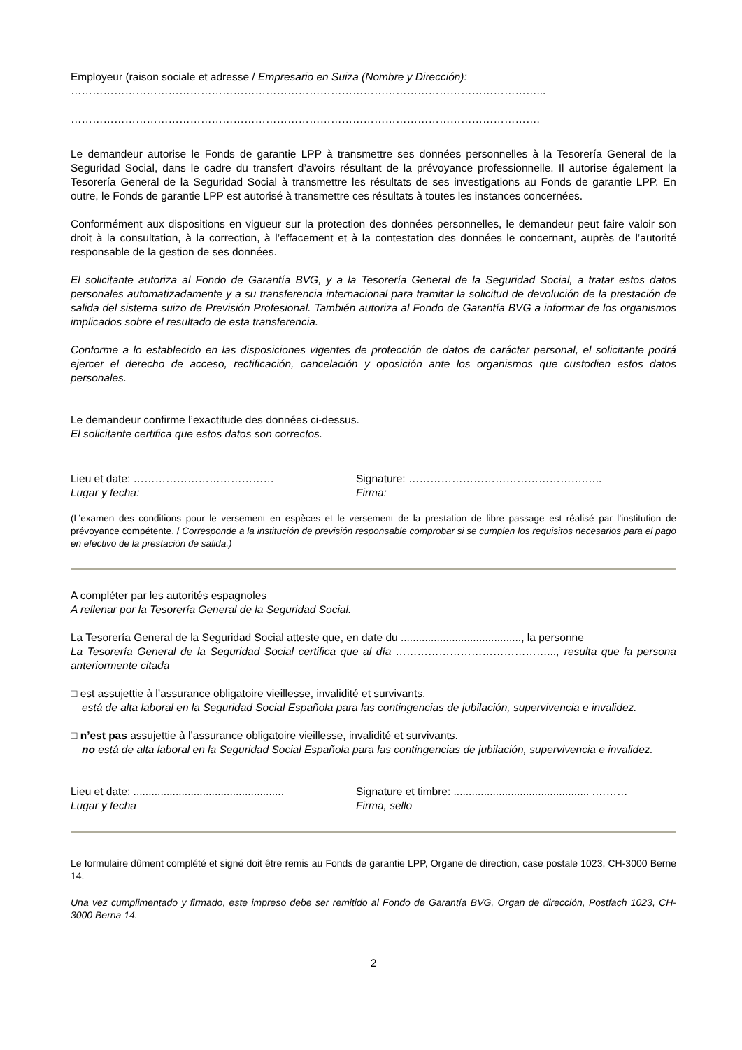Employeur (raison sociale et adresse / Empresario en Suiza (Nombre y Dirección):
…………………………………………………………………………………………………………………...
………………………………………………………………………………………………………………….
Le demandeur autorise le Fonds de garantie LPP à transmettre ses données personnelles à la Tesorería General de la Seguridad Social, dans le cadre du transfert d’avoirs résultant de la prévoyance professionnelle. Il autorise également la Tesorería General de la Seguridad Social à transmettre les résultats de ses investigations au Fonds de garantie LPP. En outre, le Fonds de garantie LPP est autorisé à transmettre ces résultats à toutes les instances concernées.
Conformément aux dispositions en vigueur sur la protection des données personnelles, le demandeur peut faire valoir son droit à la consultation, à la correction, à l’effacement et à la contestation des données le concernant, auprès de l’autorité responsable de la gestion de ses données.
El solicitante autoriza al Fondo de Garantía BVG, y a la Tesorería General de la Seguridad Social, a tratar estos datos personales automatizadamente y a su transferencia internacional para tramitar la solicitud de devolución de la prestación de salida del sistema suizo de Previsión Profesional. También autoriza al Fondo de Garantía BVG a informar de los organismos implicados sobre el resultado de esta transferencia.
Conforme a lo establecido en las disposiciones vigentes de protección de datos de carácter personal, el solicitante podrá ejercer el derecho de acceso, rectificación, cancelación y oposición ante los organismos que custodien estos datos personales.
Le demandeur confirme l’exactitude des données ci-dessus.
El solicitante certifica que estos datos son correctos.
Lieu et date: …………………………………
Lugar y fecha:
Signature: ………………………………………….…..
Firma:
(L’examen des conditions pour le versement en espèces et le versement de la prestation de libre passage est réalisé par l’institution de prévoyance compétente. / Corresponde a la institución de previsión responsable comprobar si se cumplen los requisitos necesarios para el pago en efectivo de la prestación de salida.)
A compléter par les autorités espagnoles
A rellenar por la Tesorería General de la Seguridad Social.
La Tesorería General de la Seguridad Social atteste que, en date du ........................................, la personne
La Tesorería General de la Seguridad Social certifica que al día ……………………………………..., resulta que la persona anteriormente citada
□ est assujettie à l’assurance obligatoire vieillesse, invalidité et survivants.
está de alta laboral en la Seguridad Social Española para las contingencias de jubilación, supervivencia e invalidez.
□ n’est pas assujettie à l’assurance obligatoire vieillesse, invalidité et survivants.
no está de alta laboral en la Seguridad Social Española para las contingencias de jubilación, supervivencia e invalidez.
Lieu et date: ..................................................
Lugar y fecha
Signature et timbre: ............................................. .………
Firma, sello
Le formulaire dûment complété et signé doit être remis au Fonds de garantie LPP, Organe de direction, case postale 1023, CH-3000 Berne 14.
Una vez cumplimentado y firmado, este impreso debe ser remitido al Fondo de Garantía BVG, Organ de dirección, Postfach 1023, CH-3000 Berna 14.
2